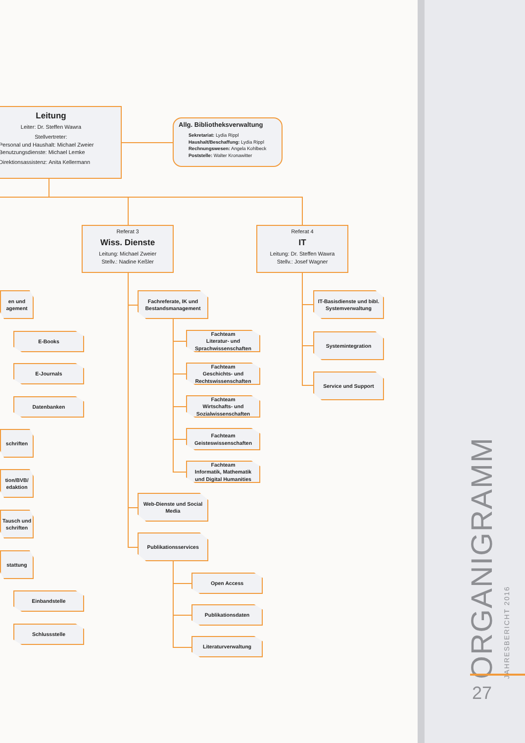Leitung
Leiter: Dr. Steffen Wawra
Stellvertreter:
Personal und Haushalt: Michael Zweier
Benutzungsdienste: Michael Lemke
Direktionsassistenz: Anita Kellermann
Allg. Bibliotheksverwaltung
Sekretariat: Lydia Rippl
Haushalt/Beschaffung: Lydia Rippl
Rechnungswesen: Angela Kohlbeck
Poststelle: Walter Kronawitter
Referat 3
Wiss. Dienste
Leitung: Michael Zweier
Stellv.: Nadine Keßler
Referat 4
IT
Leitung: Dr. Steffen Wawra
Stellv.: Josef Wagner
en und agement
E-Books
E-Journals
Datenbanken
schriften
tion/BVB/ edaktion
Tausch und schriften
stattung
Einbandstelle
Schlussstelle
Fachreferate, IK und Bestandsmanagement
Fachteam
Literatur- und
Sprachwissenschaften
Fachteam
Geschichts- und
Rechtswissenschaften
Fachteam
Wirtschafts- und
Sozialwissenschaften
Fachteam
Geisteswissenschaften
Fachteam
Informatik, Mathematik
und Digital Humanities
Web-Dienste und Social Media
Publikationsservices
Open Access
Publikationsdaten
Literaturverwaltung
IT-Basisdienste und bibl. Systemverwaltung
Systemintegration
Service und Support
ORGANIGRAMM
JAHRESBERICHT 2016
27